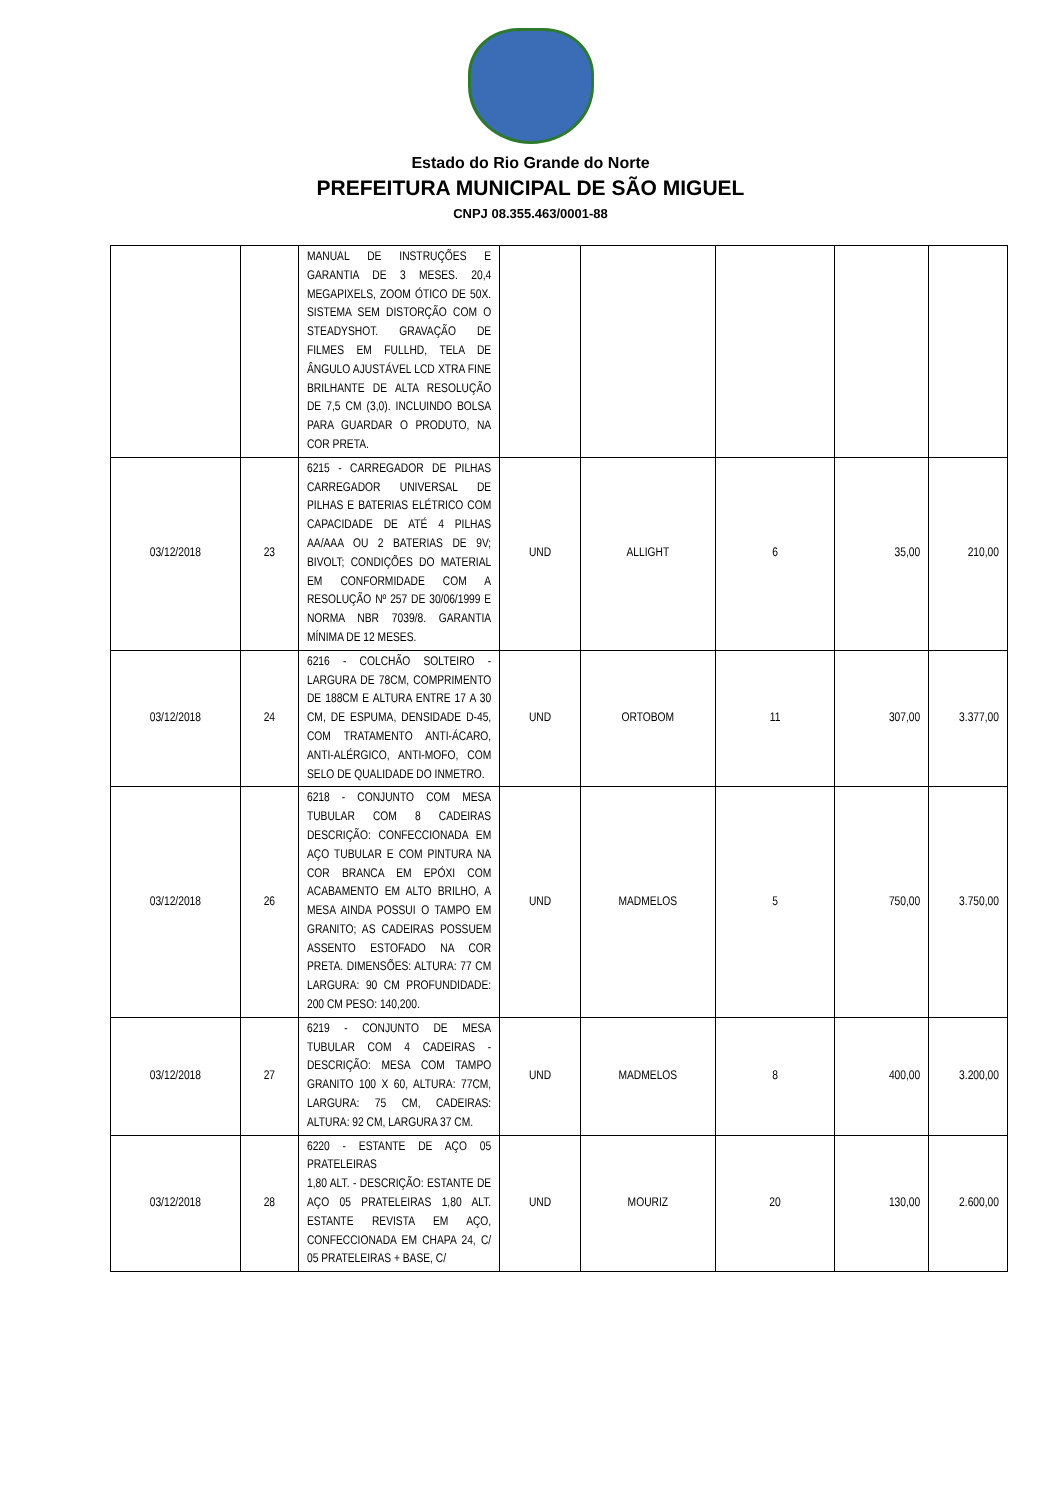Estado do Rio Grande do Norte
PREFEITURA MUNICIPAL DE SÃO MIGUEL
CNPJ 08.355.463/0001-88
| | | MANUAL DE INSTRUÇÕES E GARANTIA DE 3 MESES. 20,4 MEGAPIXELS, ZOOM ÓTICO DE 50X. SISTEMA SEM DISTORÇÃO COM O STEADYSHOT. GRAVAÇÃO DE FILMES EM FULLHD, TELA DE ÂNGULO AJUSTÁVEL LCD XTRA FINE BRILHANTE DE ALTA RESOLUÇÃO DE 7,5 CM (3,0). INCLUINDO BOLSA PARA GUARDAR O PRODUTO, NA COR PRETA. | | | | | |
| 03/12/2018 | 23 | 6215 - CARREGADOR DE PILHAS CARREGADOR UNIVERSAL DE PILHAS E BATERIAS ELÉTRICO COM CAPACIDADE DE ATÉ 4 PILHAS AA/AAA OU 2 BATERIAS DE 9V; BIVOLT; CONDIÇÕES DO MATERIAL EM CONFORMIDADE COM A RESOLUÇÃO Nº 257 DE 30/06/1999 E NORMA NBR 7039/8. GARANTIA MÍNIMA DE 12 MESES. | UND | ALLIGHT | 6 | 35,00 | 210,00 |
| 03/12/2018 | 24 | 6216 - COLCHÃO SOLTEIRO - LARGURA DE 78CM, COMPRIMENTO DE 188CM E ALTURA ENTRE 17 A 30 CM, DE ESPUMA, DENSIDADE D-45, COM TRATAMENTO ANTI-ÁCARO, ANTI-ALÉRGICO, ANTI-MOFO, COM SELO DE QUALIDADE DO INMETRO. | UND | ORTOBOM | 11 | 307,00 | 3.377,00 |
| 03/12/2018 | 26 | 6218 - CONJUNTO COM MESA TUBULAR COM 8 CADEIRAS DESCRIÇÃO: CONFECCIONADA EM AÇO TUBULAR E COM PINTURA NA COR BRANCA EM EPÓXI COM ACABAMENTO EM ALTO BRILHO, A MESA AINDA POSSUI O TAMPO EM GRANITO; AS CADEIRAS POSSUEM ASSENTO ESTOFADO NA COR PRETA. DIMENSÕES: ALTURA: 77 CM LARGURA: 90 CM PROFUNDIDADE: 200 CM PESO: 140,200. | UND | MADMELOS | 5 | 750,00 | 3.750,00 |
| 03/12/2018 | 27 | 6219 - CONJUNTO DE MESA TUBULAR COM 4 CADEIRAS - DESCRIÇÃO: MESA COM TAMPO GRANITO 100 X 60, ALTURA: 77CM, LARGURA: 75 CM, CADEIRAS: ALTURA: 92 CM, LARGURA 37 CM. | UND | MADMELOS | 8 | 400,00 | 3.200,00 |
| 03/12/2018 | 28 | 6220 - ESTANTE DE AÇO 05 PRATELEIRAS 1,80 ALT. - DESCRIÇÃO: ESTANTE DE AÇO 05 PRATELEIRAS 1,80 ALT. ESTANTE REVISTA EM AÇO, CONFECCIONADA EM CHAPA 24, C/ 05 PRATELEIRAS + BASE, C/ | UND | MOURIZ | 20 | 130,00 | 2.600,00 |